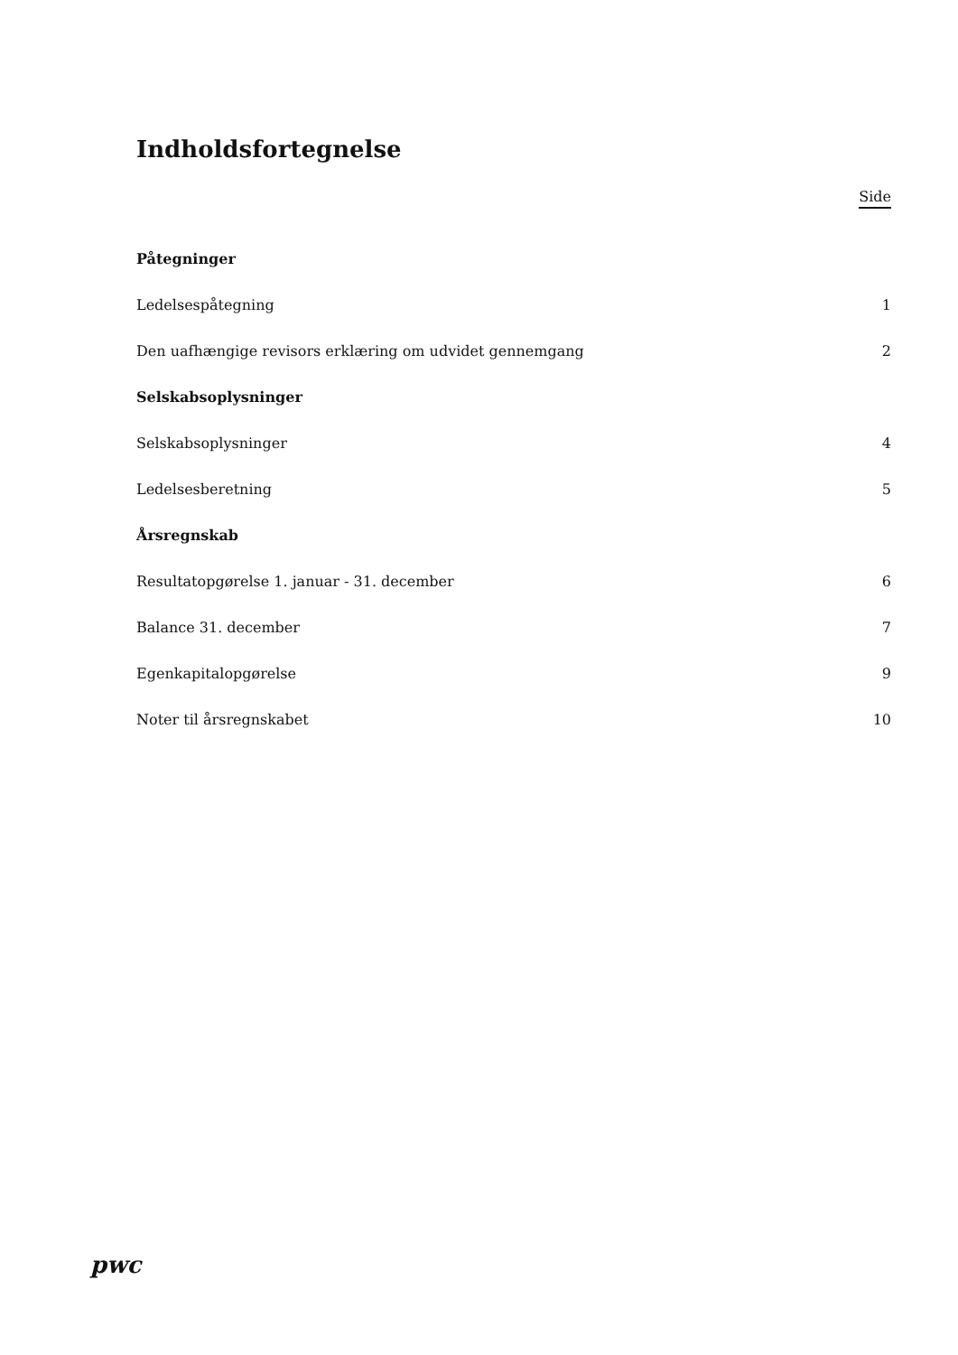Indholdsfortegnelse
Side
Påtegninger
Ledelsespåtegning 1
Den uafhængige revisors erklæring om udvidet gennemgang 2
Selskabsoplysninger
Selskabsoplysninger 4
Ledelsesberetning 5
Årsregnskab
Resultatopgørelse 1. januar - 31. december 6
Balance 31. december 7
Egenkapitalopgørelse 9
Noter til årsregnskabet 10
pwc